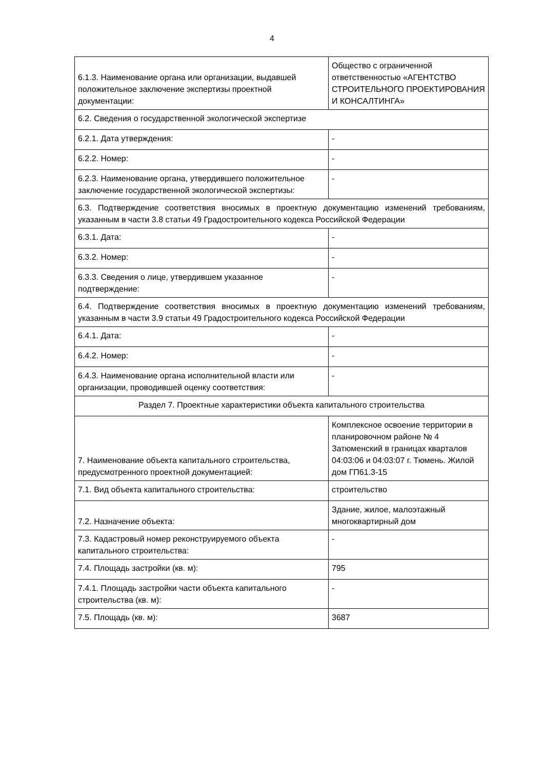4
| 6.1.3. Наименование органа или организации, выдавшей положительное заключение экспертизы проектной документации: | Общество с ограниченной ответственностью «АГЕНТСТВО СТРОИТЕЛЬНОГО ПРОЕКТИРОВАНИЯ И КОНСАЛТИНГА» |
| 6.2. Сведения о государственной экологической экспертизе | |
| 6.2.1. Дата утверждения: | - |
| 6.2.2. Номер: | - |
| 6.2.3. Наименование органа, утвердившего положительное заключение государственной экологической экспертизы: | - |
| 6.3. Подтверждение соответствия вносимых в проектную документацию изменений требованиям, указанным в части 3.8 статьи 49 Градостроительного кодекса Российской Федерации | |
| 6.3.1. Дата: | - |
| 6.3.2. Номер: | - |
| 6.3.3. Сведения о лице, утвердившем указанное подтверждение: | - |
| 6.4. Подтверждение соответствия вносимых в проектную документацию изменений требованиям, указанным в части 3.9 статьи 49 Градостроительного кодекса Российской Федерации | |
| 6.4.1. Дата: | - |
| 6.4.2. Номер: | - |
| 6.4.3. Наименование органа исполнительной власти или организации, проводившей оценку соответствия: | - |
| Раздел 7. Проектные характеристики объекта капитального строительства | |
| 7. Наименование объекта капитального строительства, предусмотренного проектной документацией: | Комплексное освоение территории в планировочном районе № 4 Затюменский в границах кварталов 04:03:06 и 04:03:07 г. Тюмень. Жилой дом ГП61.3-15 |
| 7.1. Вид объекта капитального строительства: | строительство |
| 7.2. Назначение объекта: | Здание, жилое, малоэтажный многоквартирный дом |
| 7.3. Кадастровый номер реконструируемого объекта капитального строительства: | - |
| 7.4. Площадь застройки (кв. м): | 795 |
| 7.4.1. Площадь застройки части объекта капитального строительства (кв. м): | - |
| 7.5. Площадь (кв. м): | 3687 |